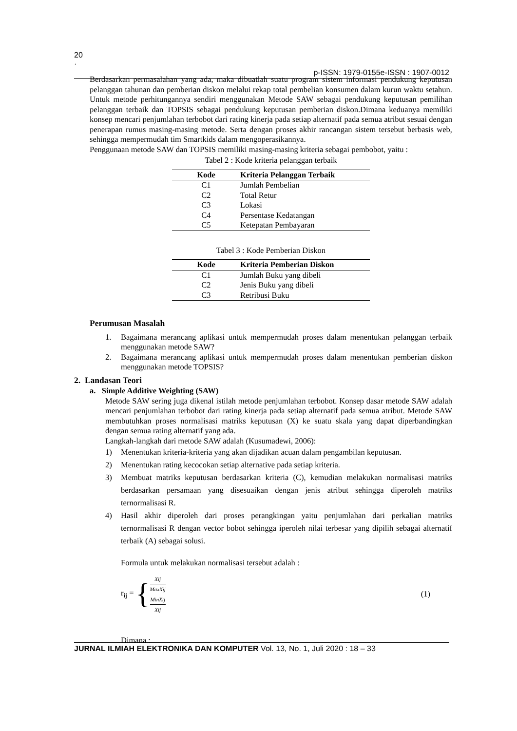20
·
p-ISSN: 1979-0155e-ISSN : 1907-0012
Berdasarkan permasalahan yang ada, maka dibuatlah suatu program sistem informasi pendukung keputusan pelanggan tahunan dan pemberian diskon melalui rekap total pembelian konsumen dalam kurun waktu setahun. Untuk metode perhitungannya sendiri menggunakan Metode SAW sebagai pendukung keputusan pemilihan pelanggan terbaik dan TOPSIS sebagai pendukung keputusan pemberian diskon.Dimana keduanya memiliki konsep mencari penjumlahan terbobot dari rating kinerja pada setiap alternatif pada semua atribut sesuai dengan penerapan rumus masing-masing metode. Serta dengan proses akhir rancangan sistem tersebut berbasis web, sehingga mempermudah tim Smartkids dalam mengoperasikannya.
Penggunaan metode SAW dan TOPSIS memiliki masing-masing kriteria sebagai pembobot, yaitu :
Tabel 2 : Kode kriteria pelanggan terbaik
| Kode | Kriteria Pelanggan Terbaik |
| --- | --- |
| C1 | Jumlah Pembelian |
| C2 | Total Retur |
| C3 | Lokasi |
| C4 | Persentase Kedatangan |
| C5 | Ketepatan Pembayaran |
Tabel 3 : Kode Pemberian Diskon
| Kode | Kriteria Pemberian Diskon |
| --- | --- |
| C1 | Jumlah Buku yang dibeli |
| C2 | Jenis Buku yang dibeli |
| C3 | Retribusi Buku |
Perumusan Masalah
1. Bagaimana merancang aplikasi untuk mempermudah proses dalam menentukan pelanggan terbaik menggunakan metode SAW?
2. Bagaimana merancang aplikasi untuk mempermudah proses dalam menentukan pemberian diskon menggunakan metode TOPSIS?
2. Landasan Teori
a. Simple Additive Weighting (SAW)
Metode SAW sering juga dikenal istilah metode penjumlahan terbobot. Konsep dasar metode SAW adalah mencari penjumlahan terbobot dari rating kinerja pada setiap alternatif pada semua atribut. Metode SAW membutuhkan proses normalisasi matriks keputusan (X) ke suatu skala yang dapat diperbandingkan dengan semua rating alternatif yang ada.
Langkah-langkah dari metode SAW adalah (Kusumadewi, 2006):
1) Menentukan kriteria-kriteria yang akan dijadikan acuan dalam pengambilan keputusan.
2) Menentukan rating kecocokan setiap alternative pada setiap kriteria.
3) Membuat matriks keputusan berdasarkan kriteria (C), kemudian melakukan normalisasi matriks berdasarkan persamaan yang disesuaikan dengan jenis atribut sehingga diperoleh matriks ternormalisasi R.
4) Hasil akhir diperoleh dari proses perangkingan yaitu penjumlahan dari perkalian matriks ternormalisasi R dengan vector bobot sehingga iperoleh nilai terbesar yang dipilih sebagai alternatif terbaik (A) sebagai solusi.
Formula untuk melakukan normalisasi tersebut adalah :
r<sub>ij</sub> = { Xij MaxXij MinXij Xij (1)
Dimana :
JURNAL ILMIAH ELEKTRONIKA DAN KOMPUTER Vol. 13, No. 1, Juli 2020 : 18 – 33